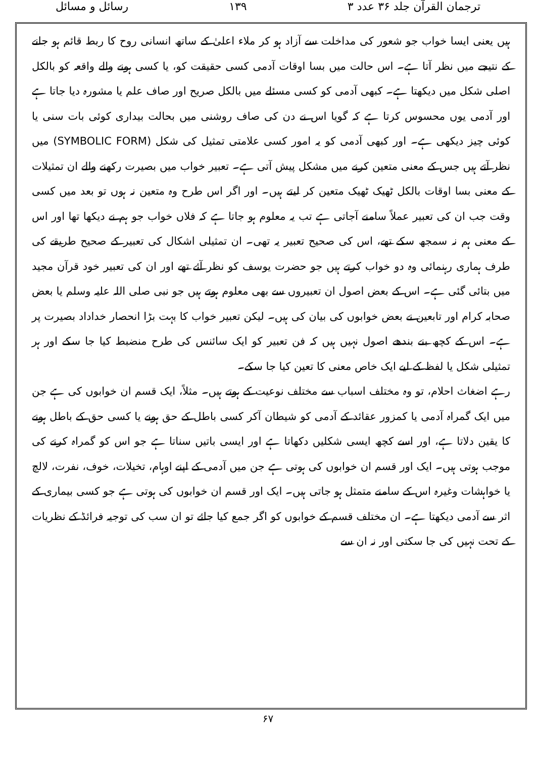ترجمان القرآن جلد ۳۶ عدد ۳ ۱۳۹ رسائل و مسائل
ہیں یعنی ایسا خواب جو شعور کی مداخلت سے آزاد ہو کر ملاء اعلیٰ کے ساتھ انسانی روح کا ربط قائم ہو جانے کے نتیجے میں نظر آتا ہے۔ اس حالت میں بسا اوقات آدمی کسی حقیقت کو، یا کسی ہونے والے واقعہ کو بالکل اصلی شکل میں دیکھتا ہے۔ کبھی آدمی کو کسی مسئلے میں بالکل صریح اور صاف علم یا مشورہ دیا جاتا ہے اور آدمی یوں محسوس کرتا ہے کہ گویا اس نے دن کی صاف روشنی میں بحالت بیداری کوئی بات سنی یا کوئی چیز دیکھی ہے۔ اور کبھی آدمی کو یہ امور کسی علامتی تمثیل کی شکل (SYMBOLIC FORM) میں نظر آتے ہیں جس کے معنی متعین کرنے میں مشکل پیش آتی ہے۔ تعبیر خواب میں بصیرت رکھنے والے ان تمثیلات کے معنی بسا اوقات بالکل ٹھیک ٹھیک متعین کر لیتے ہیں۔ اور اگر اس طرح وہ متعین نہ ہوں تو بعد میں کسی وقت جب ان کی تعبیر عملاً سامنے آجاتی ہے تب یہ معلوم ہو جاتا ہے کہ فلاں خواب جو ہم نے دیکھا تھا اور اس کے معنی ہم نہ سمجھ سکے تھے، اس کی صحیح تعبیر یہ تھی۔ ان تمثیلی اشکال کی تعبیر کے صحیح طریقے کی طرف ہماری رہنمائی وہ دو خواب کرتے ہیں جو حضرت یوسف کو نظر آئے تھے اور ان کی تعبیر خود قرآن مجید میں بتائی گئی ہے۔ اس کے بعض اصول ان تعبیروں سے بھی معلوم ہوتے ہیں جو نبی صلی اللہ علیہ وسلم یا بعض صحابہ کرام اور تابعین نے بعض خوابوں کی بیان کی ہیں۔ لیکن تعبیر خواب کا بہت بڑا انحصار خداداد بصیرت پر ہے۔ اس کے کچھ بنے بندھے اصول نہیں ہیں کہ فن تعبیر کو ایک سائنس کی طرح منضبط کیا جا سکے اور ہر تمثیلی شکل یا لفظ کے لیے ایک خاص معنی کا تعین کیا جا سکے۔
رہے اضغاث احلام، تو وہ مختلف اسباب سے مختلف نوعیت کے ہوتے ہیں۔ مثلاً، ایک قسم ان خوابوں کی ہے جن میں ایک گمراہ آدمی یا کمزور عقائد کے آدمی کو شیطان آکر کسی باطل کے حق ہونے یا کسی حق کے باطل ہونے کا یقین دلاتا ہے، اور اسے کچھ ایسی شکلیں دکھاتا ہے اور ایسی باتیں سناتا ہے جو اس کو گمراہ کرنے کی موجب ہوتی ہیں۔ ایک اور قسم ان خوابوں کی ہوتی ہے جن میں آدمی کے اپنے اوہام، تخیلات، خوف، نفرت، لالچ یا خواہشات وغیرہ اس کے سامنے متمثل ہو جاتی ہیں۔ ایک اور قسم ان خوابوں کی ہوتی ہے جو کسی بیماری کے اثر سے آدمی دیکھتا ہے۔ ان مختلف قسم کے خوابوں کو اگر جمع کیا جائے تو ان سب کی توجیہ فرائڈ کے نظریات کے تحت نہیں کی جا سکتی اور نہ ان سے
۶۷